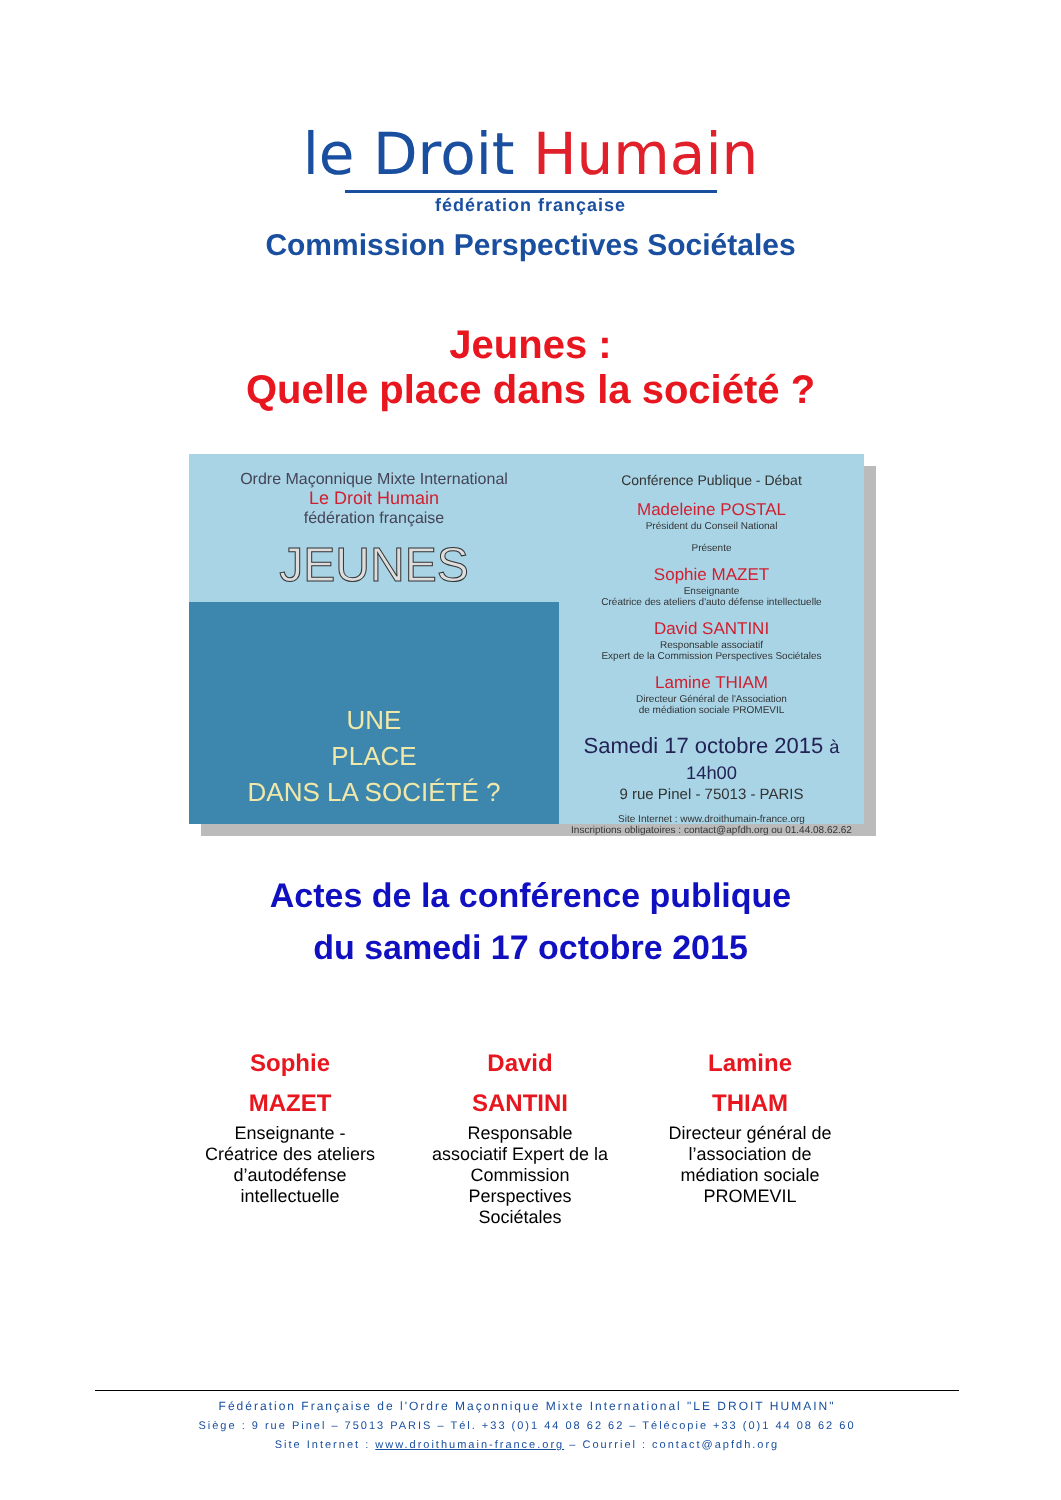le Droit Humain
fédération française
Commission Perspectives Sociétales
Jeunes :
Quelle place dans la société ?
Ordre Maçonnique Mixte International
Le Droit Humain
fédération française
JEUNES
UNE
PLACE
DANS LA SOCIÉTÉ ?
Conférence Publique - Débat
Madeleine POSTAL
Président du Conseil National
Présente
Sophie MAZET
Enseignante
Créatrice des ateliers d'auto défense intellectuelle
David SANTINI
Responsable associatif
Expert de la Commission Perspectives Sociétales
Lamine THIAM
Directeur Général de l'Association
de médiation sociale PROMEVIL
Samedi 17 octobre 2015 à 14h00
9 rue Pinel - 75013 - PARIS
Site Internet : www.droithumain-france.org
Inscriptions obligatoires : contact@apfdh.org ou 01.44.08.62.62
Actes de la conférence publique
du samedi 17 octobre 2015
Sophie
MAZET
Enseignante - Créatrice des ateliers d’autodéfense intellectuelle
David
SANTINI
Responsable associatif Expert de la Commission Perspectives Sociétales
Lamine
THIAM
Directeur général de l’association de médiation sociale PROMEVIL
Fédération Française de l'Ordre Maçonnique Mixte International "LE DROIT HUMAIN"
Siège : 9 rue Pinel – 75013 PARIS – Tél. +33 (0)1 44 08 62 62 – Télécopie +33 (0)1 44 08 62 60
Site Internet : www.droithumain-france.org – Courriel : contact@apfdh.org